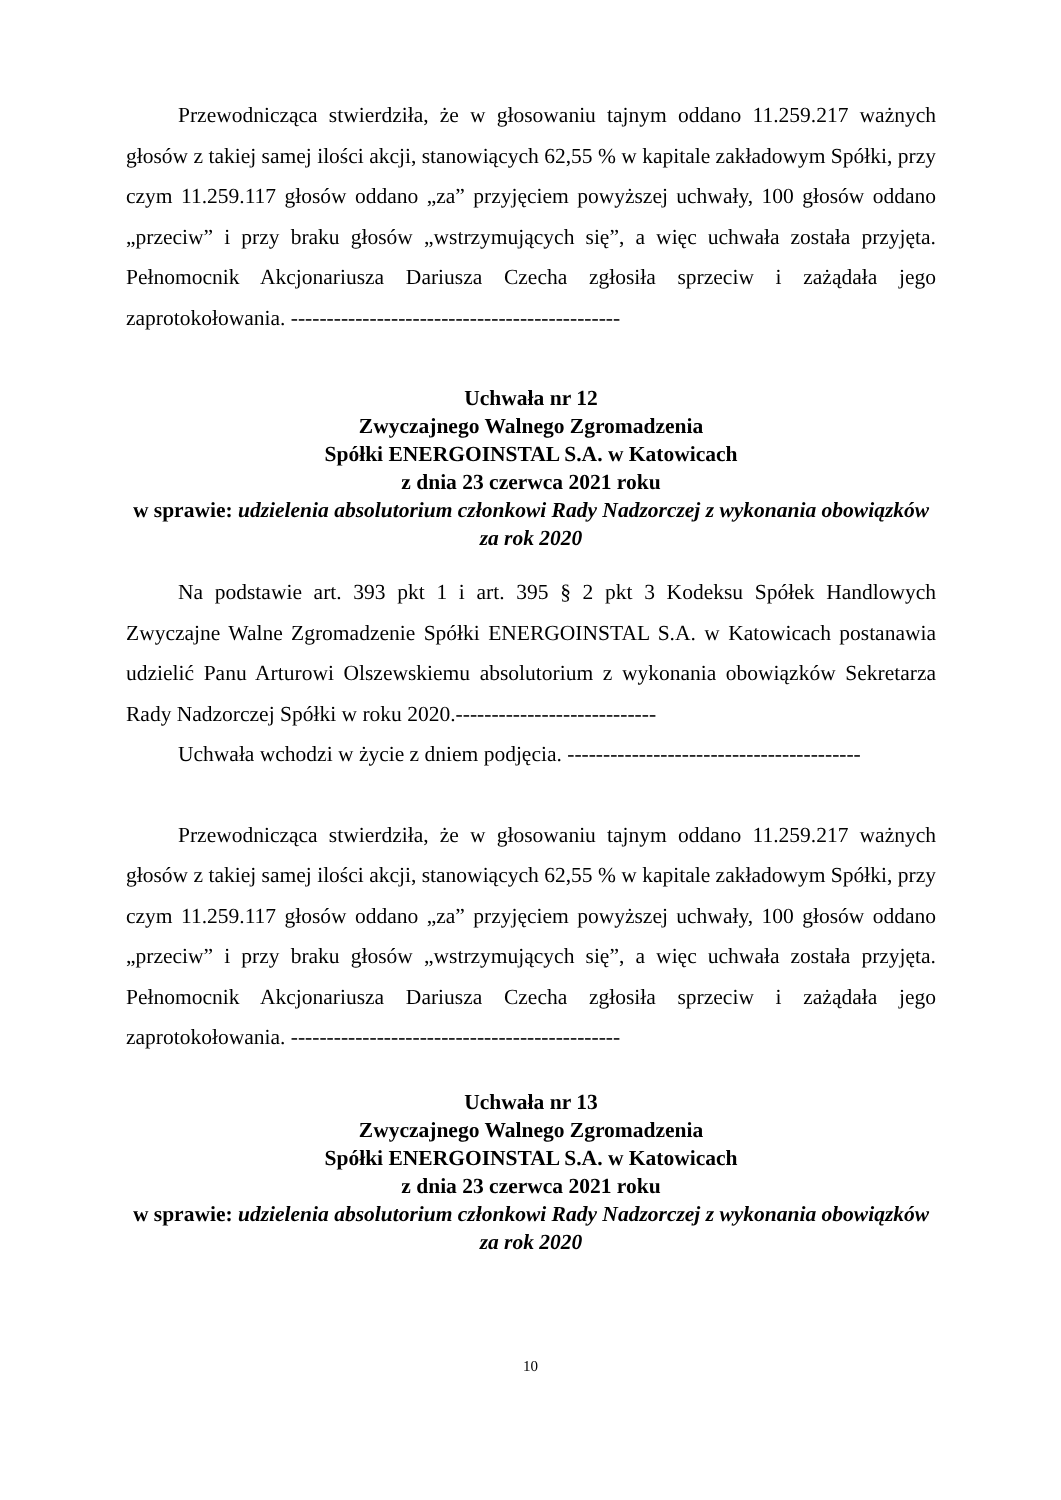Przewodnicząca stwierdziła, że w głosowaniu tajnym oddano 11.259.217 ważnych głosów z takiej samej ilości akcji, stanowiących 62,55 % w kapitale zakładowym Spółki, przy czym 11.259.117 głosów oddano „za” przyjęciem powyższej uchwały, 100 głosów oddano „przeciw” i przy braku głosów „wstrzymujących się”, a więc uchwała została przyjęta. Pełnomocnik Akcjonariusza Dariusza Czecha zgłosiła sprzeciw i zażądała jego zaprotokołowania. ----------------------------------------------
Uchwała nr 12
Zwyczajnego Walnego Zgromadzenia
Spółki ENERGOINSTAL S.A. w Katowicach
z dnia 23 czerwca 2021 roku
w sprawie: udzielenia absolutorium członkowi Rady Nadzorczej z wykonania obowiązków za rok 2020
Na podstawie art. 393 pkt 1 i art. 395 § 2 pkt 3 Kodeksu Spółek Handlowych Zwyczajne Walne Zgromadzenie Spółki ENERGOINSTAL S.A. w Katowicach postanawia udzielić Panu Arturowi Olszewskiemu absolutorium z wykonania obowiązków Sekretarza Rady Nadzorczej Spółki w roku 2020.----------------------------
Uchwała wchodzi w życie z dniem podjęcia. -----------------------------------------
Przewodnicząca stwierdziła, że w głosowaniu tajnym oddano 11.259.217 ważnych głosów z takiej samej ilości akcji, stanowiących 62,55 % w kapitale zakładowym Spółki, przy czym 11.259.117 głosów oddano „za” przyjęciem powyższej uchwały, 100 głosów oddano „przeciw” i przy braku głosów „wstrzymujących się”, a więc uchwała została przyjęta. Pełnomocnik Akcjonariusza Dariusza Czecha zgłosiła sprzeciw i zażądała jego zaprotokołowania. ----------------------------------------------
Uchwała nr 13
Zwyczajnego Walnego Zgromadzenia
Spółki ENERGOINSTAL S.A. w Katowicach
z dnia 23 czerwca 2021 roku
w sprawie: udzielenia absolutorium członkowi Rady Nadzorczej z wykonania obowiązków za rok 2020
10